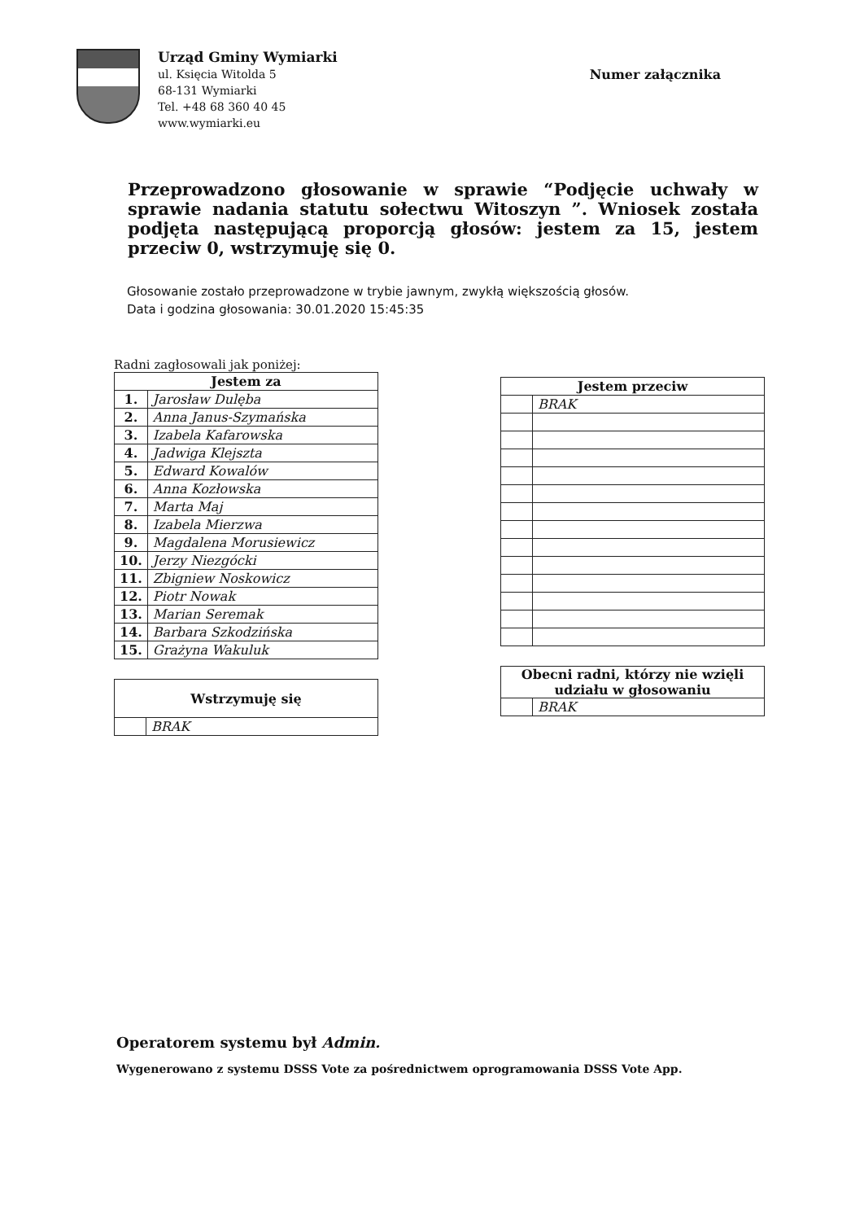Urząd Gminy Wymiarki
ul. Księcia Witolda 5
68-131 Wymiarki
Tel. +48 68 360 40 45
www.wymiarki.eu
Numer załącznika
Przeprowadzono głosowanie w sprawie “Podjęcie uchwały w sprawie nadania statutu sołectwu Witoszyn ”. Wniosek została podjęta następującą proporcją głosów: jestem za 15, jestem przeciw 0, wstrzymuję się 0.
Głosowanie zostało przeprowadzone w trybie jawnym, zwykłą większością głosów.
Data i godzina głosowania: 30.01.2020 15:45:35
Radni zagłosowali jak poniżej:
| Jestem za | |
| --- | --- |
| 1. | Jarosław Dulęba |
| 2. | Anna Janus-Szymańska |
| 3. | Izabela Kafarowska |
| 4. | Jadwiga Klejszta |
| 5. | Edward Kowalów |
| 6. | Anna Kozłowska |
| 7. | Marta Maj |
| 8. | Izabela Mierzwa |
| 9. | Magdalena Morusiewicz |
| 10. | Jerzy Niezgócki |
| 11. | Zbigniew Noskowicz |
| 12. | Piotr Nowak |
| 13. | Marian Seremak |
| 14. | Barbara Szkodzińska |
| 15. | Grażyna Wakuluk |
| Wstrzymuję się | |
| --- | --- |
| | BRAK |
| Jestem przeciw | |
| --- | --- |
| | BRAK |
| Obecni radni, którzy nie wzięli udziału w głosowaniu | |
| --- | --- |
| | BRAK |
Operatorem systemu był Admin.
Wygenerowano z systemu DSSS Vote za pośrednictwem oprogramowania DSSS Vote App.